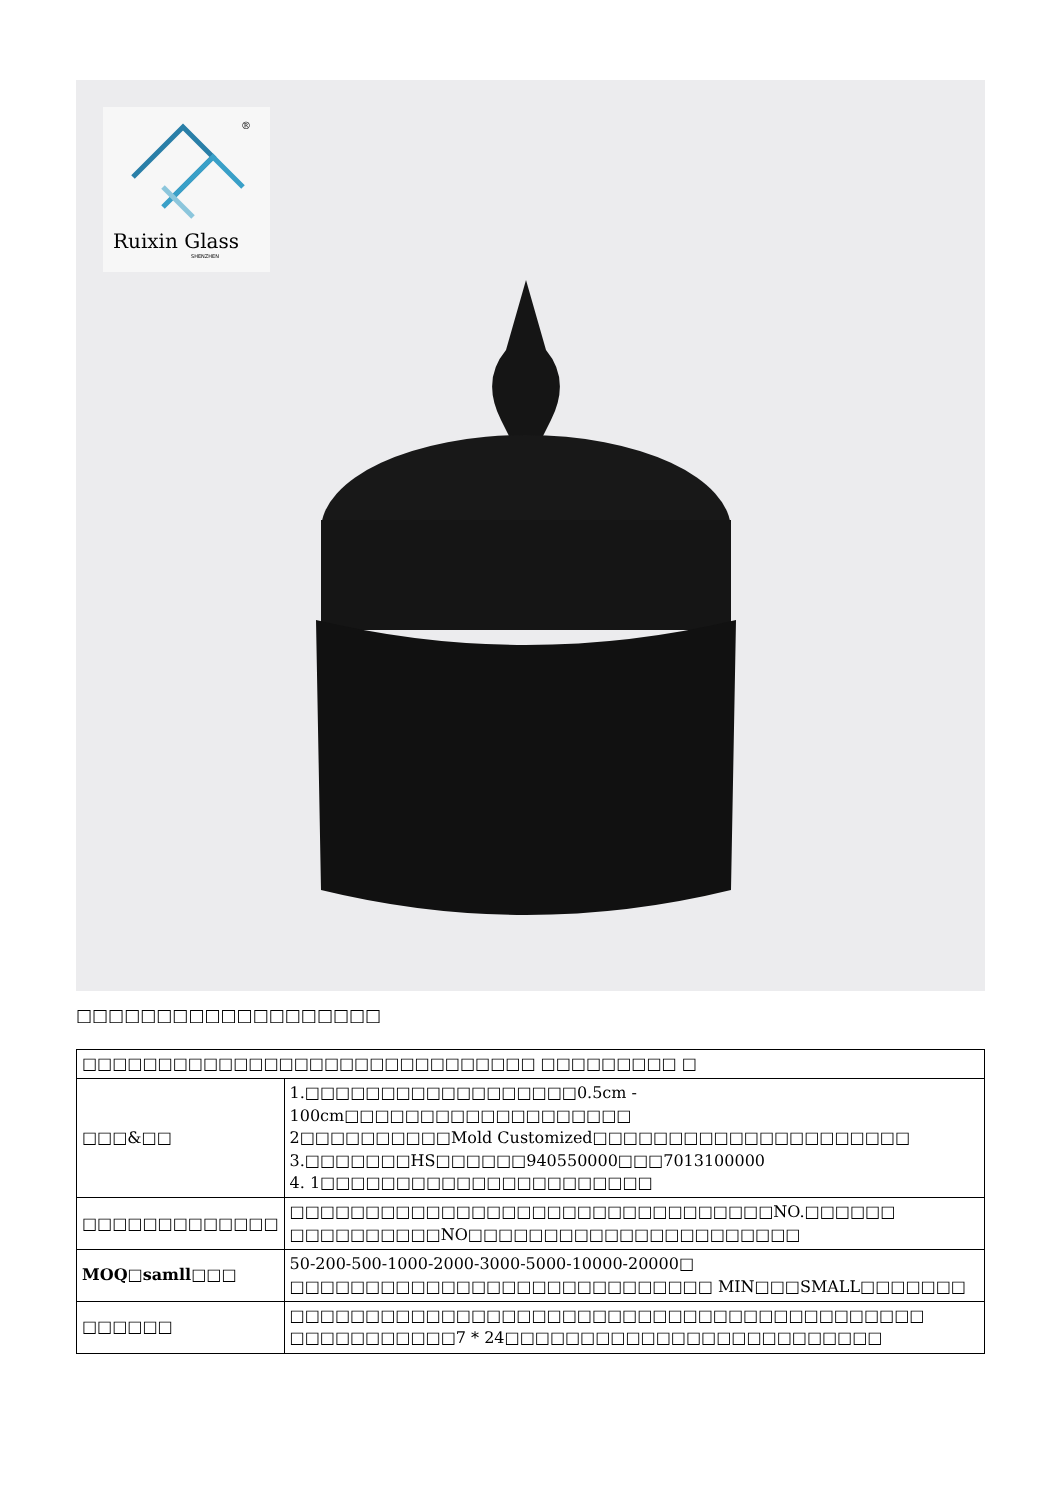®
Ruixin Glass
SHENZHEN
□□□□□□□□□□□□□□□□□□□
| □□□□□□□□□□□□□□□□□□□□□□□□□□□□□□ □□□□□□□□□ □ | |
| □□□&□□ | 1.□□□□□□□□□□□□□□□□□□0.5cm - 100cm□□□□□□□□□□□□□□□□□□□ 2□□□□□□□□□□Mold Customized□□□□□□□□□□□□□□□□□□□□□ 3.□□□□□□□HS□□□□□□940550000□□□7013100000 4. 1□□□□□□□□□□□□□□□□□□□□□□ |
| □□□□□□□□□□□□□ | □□□□□□□□□□□□□□□□□□□□□□□□□□□□□□□□NO.□□□□□□ □□□□□□□□□□NO□□□□□□□□□□□□□□□□□□□□□□ |
| MOQ□samll□□□ | 50-200-500-1000-2000-3000-5000-10000-20000□ □□□□□□□□□□□□□□□□□□□□□□□□□□□□ MIN□□□SMALL□□□□□□□ |
| □□□□□□ | □□□□□□□□□□□□□□□□□□□□□□□□□□□□□□□□□□□□□□□□□□ □□□□□□□□□□□7 * 24□□□□□□□□□□□□□□□□□□□□□□□□□ |